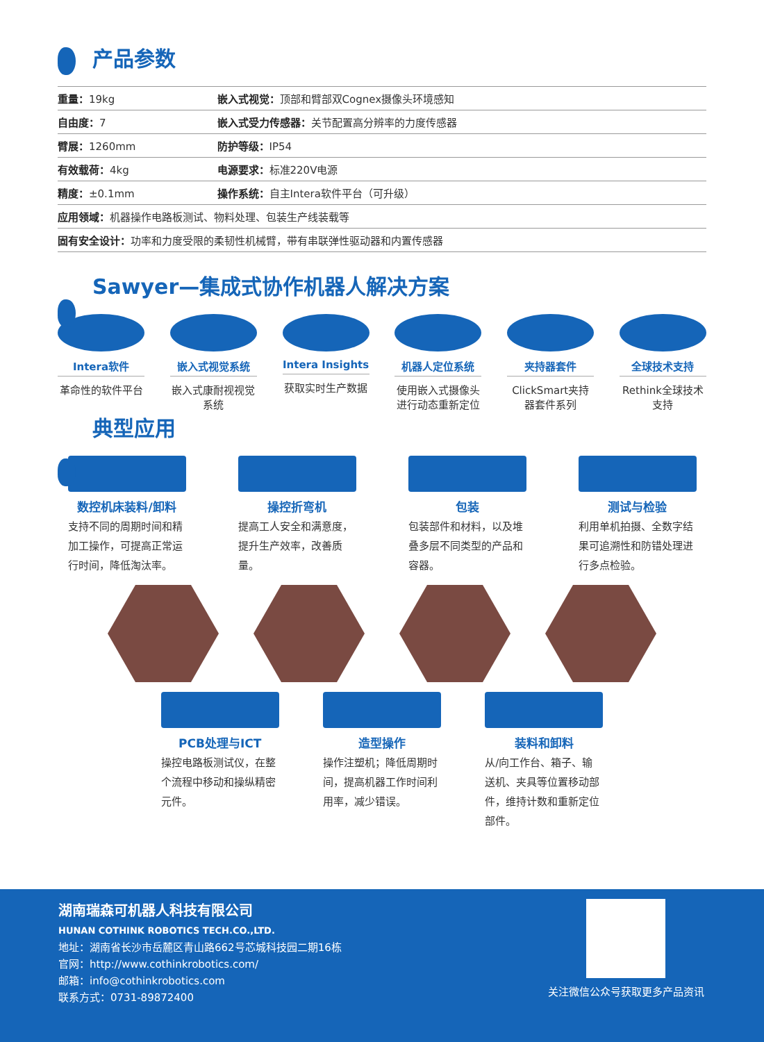产品参数
| 重量： 19kg | 嵌入式视觉： 顶部和臂部双Cognex摄像头环境感知 |
| 自由度： 7 | 嵌入式受力传感器： 关节配置高分辨率的力度传感器 |
| 臂展： 1260mm | 防护等级： IP54 |
| 有效载荷： 4kg | 电源要求： 标准220V电源 |
| 精度： ±0.1mm | 操作系统： 自主Intera软件平台（可升级） |
| 应用领域： 机器操作电路板测试、物料处理、包装生产线装载等 | |
| 固有安全设计： 功率和力度受限的柔韧性机械臂，带有串联弹性驱动器和内置传感器 | |
Sawyer—集成式协作机器人解决方案
Intera软件
革命性的软件平台
嵌入式视觉系统
嵌入式康耐视视觉系统
Intera Insights
获取实时生产数据
机器人定位系统
使用嵌入式摄像头进行动态重新定位
夹持器套件
ClickSmart夹持器套件系列
全球技术支持
Rethink全球技术支持
典型应用
数控机床装料/卸料
支持不同的周期时间和精加工操作，可提高正常运行时间，降低淘汰率。
操控折弯机
提高工人安全和满意度，提升生产效率，改善质量。
包装
包装部件和材料，以及堆叠多层不同类型的产品和容器。
测试与检验
利用单机拍摄、全数字结果可追溯性和防错处理进行多点检验。
PCB处理与ICT
操控电路板测试仪，在整个流程中移动和操纵精密元件。
造型操作
操作注塑机；降低周期时间，提高机器工作时间利用率，减少错误。
装料和卸料
从/向工作台、箱子、输送机、夹具等位置移动部件，维持计数和重新定位部件。
湖南瑞森可机器人科技有限公司
HUNAN COTHINK ROBOTICS TECH.CO.,LTD.
地址：湖南省长沙市岳麓区青山路662号芯城科技园二期16栋
官网：http://www.cothinkrobotics.com/
邮箱：info@cothinkrobotics.com
联系方式：0731-89872400
关注微信公众号获取更多产品资讯